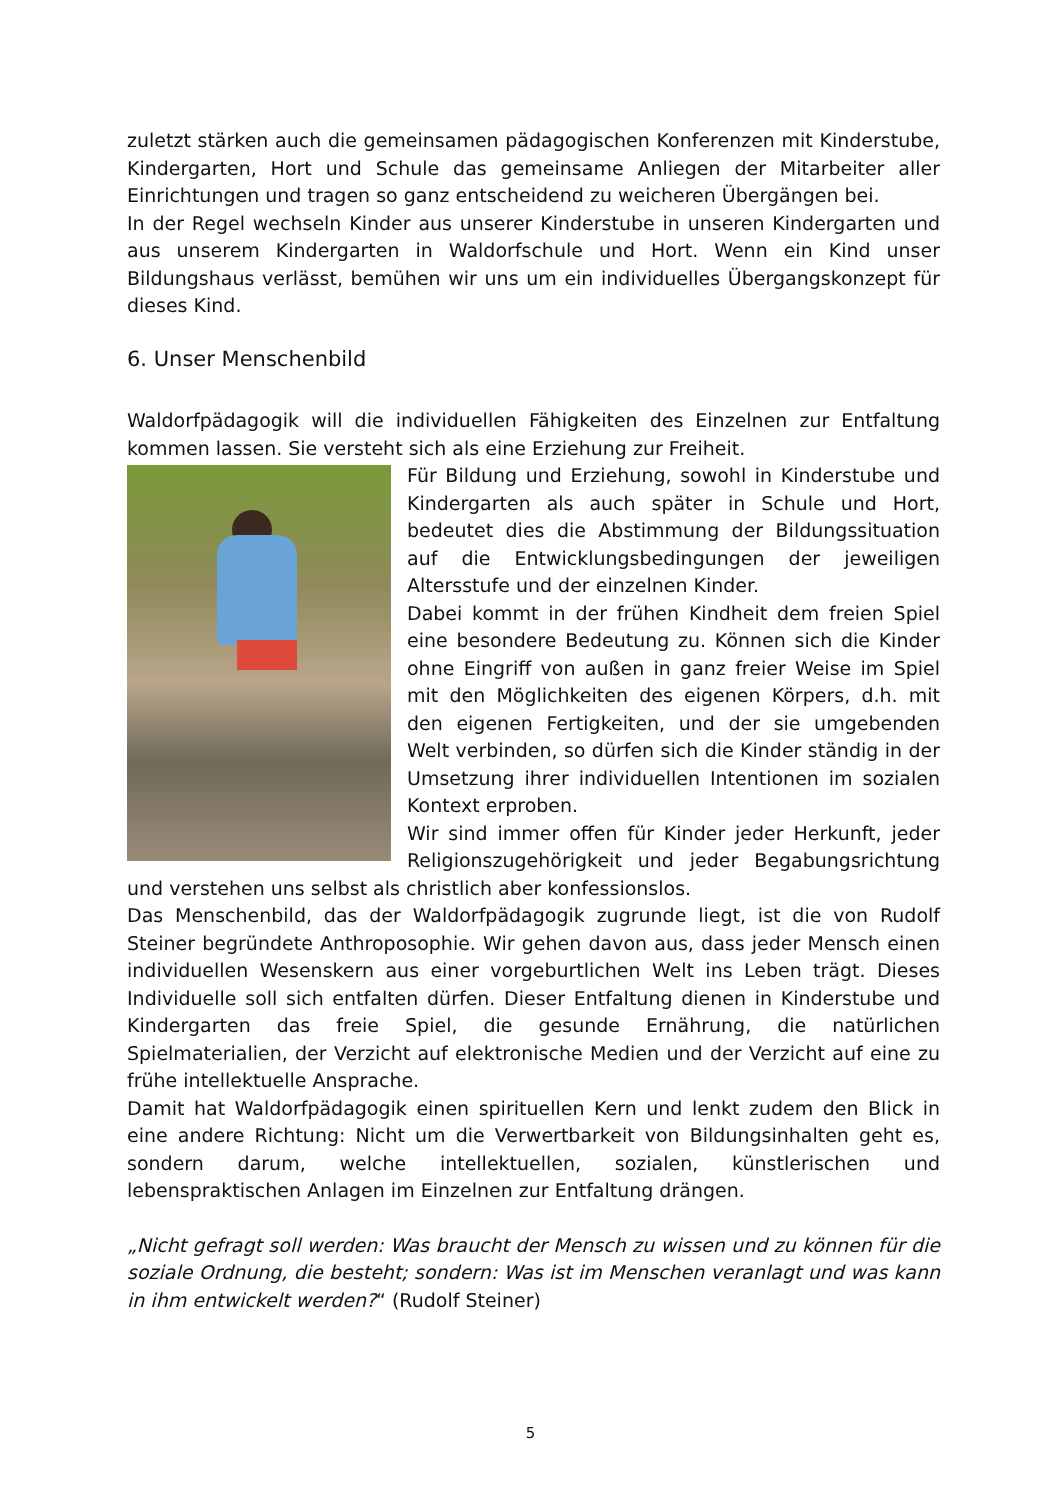zuletzt stärken auch die gemeinsamen pädagogischen Konferenzen mit Kinderstube, Kindergarten, Hort und Schule das gemeinsame Anliegen der Mitarbeiter aller Einrichtungen und tragen so ganz entscheidend zu weicheren Übergängen bei.
In der Regel wechseln Kinder aus unserer Kinderstube in unseren Kindergarten und aus unserem Kindergarten in Waldorfschule und Hort. Wenn ein Kind unser Bildungshaus verlässt, bemühen wir uns um ein individuelles Übergangskonzept für dieses Kind.
6. Unser Menschenbild
Waldorfpädagogik will die individuellen Fähigkeiten des Einzelnen zur Entfaltung kommen lassen. Sie versteht sich als eine Erziehung zur Freiheit.
Für Bildung und Erziehung, sowohl in Kinderstube und Kindergarten als auch später in Schule und Hort, bedeutet dies die Abstimmung der Bildungssituation auf die Entwicklungsbedingungen der jeweiligen Altersstufe und der einzelnen Kinder.
Dabei kommt in der frühen Kindheit dem freien Spiel eine besondere Bedeutung zu. Können sich die Kinder ohne Eingriff von außen in ganz freier Weise im Spiel mit den Möglichkeiten des eigenen Körpers, d.h. mit den eigenen Fertigkeiten, und der sie umgebenden Welt verbinden, so dürfen sich die Kinder ständig in der Umsetzung ihrer individuellen Intentionen im sozialen Kontext erproben.
Wir sind immer offen für Kinder jeder Herkunft, jeder Religionszugehörigkeit und jeder Begabungsrichtung und verstehen uns selbst als christlich aber konfessionslos.
Das Menschenbild, das der Waldorfpädagogik zugrunde liegt, ist die von Rudolf Steiner begründete Anthroposophie. Wir gehen davon aus, dass jeder Mensch einen individuellen Wesenskern aus einer vorgeburtlichen Welt ins Leben trägt. Dieses Individuelle soll sich entfalten dürfen. Dieser Entfaltung dienen in Kinderstube und Kindergarten das freie Spiel, die gesunde Ernährung, die natürlichen Spielmaterialien, der Verzicht auf elektronische Medien und der Verzicht auf eine zu frühe intellektuelle Ansprache.
Damit hat Waldorfpädagogik einen spirituellen Kern und lenkt zudem den Blick in eine andere Richtung: Nicht um die Verwertbarkeit von Bildungsinhalten geht es, sondern darum, welche intellektuellen, sozialen, künstlerischen und lebenspraktischen Anlagen im Einzelnen zur Entfaltung drängen.
„Nicht gefragt soll werden: Was braucht der Mensch zu wissen und zu können für die soziale Ordnung, die besteht; sondern: Was ist im Menschen veranlagt und was kann in ihm entwickelt werden?“ (Rudolf Steiner)
5